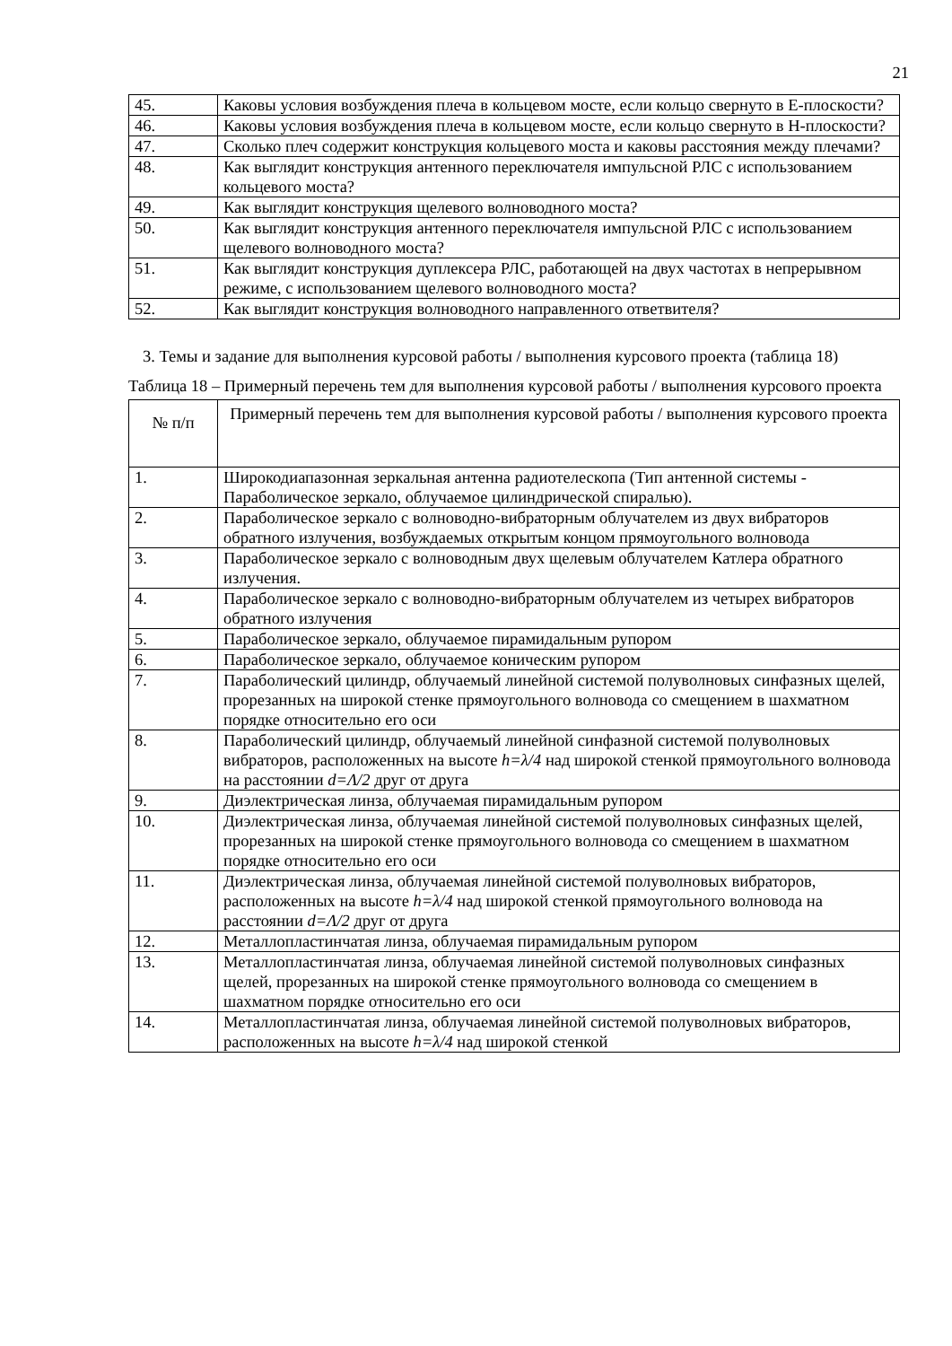21
| 45. | Каковы условия возбуждения плеча в кольцевом мосте, если кольцо свернуто в E-плоскости? |
| 46. | Каковы условия возбуждения плеча в кольцевом мосте, если кольцо свернуто в H-плоскости? |
| 47. | Сколько плеч содержит конструкция кольцевого моста и каковы расстояния между плечами? |
| 48. | Как выглядит конструкция антенного переключателя импульсной РЛС с использованием кольцевого моста? |
| 49. | Как выглядит конструкция щелевого волноводного моста? |
| 50. | Как выглядит конструкция антенного переключателя импульсной РЛС с использованием щелевого волноводного моста? |
| 51. | Как выглядит конструкция дуплексера РЛС, работающей на двух частотах в непрерывном режиме, с использованием щелевого волноводного моста? |
| 52. | Как выглядит конструкция волноводного направленного ответвителя? |
3. Темы и задание для выполнения курсовой работы / выполнения курсового проекта (таблица 18)
Таблица 18 – Примерный перечень тем для выполнения курсовой работы / выполнения курсового проекта
| № п/п | Примерный перечень тем для выполнения курсовой работы / выполнения курсового проекта |
| 1. | Широкодиапазонная зеркальная антенна радиотелескопа (Тип антенной системы - Параболическое зеркало, облучаемое цилиндрической спиралью). |
| 2. | Параболическое зеркало с волноводно-вибраторным облучателем из двух вибраторов обратного излучения, возбуждаемых открытым концом прямоугольного волновода |
| 3. | Параболическое зеркало с волноводным двух щелевым облучателем Катлера обратного излучения. |
| 4. | Параболическое зеркало с волноводно-вибраторным облучателем из четырех вибраторов обратного излучения |
| 5. | Параболическое зеркало, облучаемое пирамидальным рупором |
| 6. | Параболическое зеркало, облучаемое коническим рупором |
| 7. | Параболический цилиндр, облучаемый линейной системой полуволновых синфазных щелей, прорезанных на широкой стенке прямоугольного волновода со смещением в шахматном порядке относительно его оси |
| 8. | Параболический цилиндр, облучаемый линейной синфазной системой полуволновых вибраторов, расположенных на высоте h=λ/4 над широкой стенкой прямоугольного волновода на расстоянии d=Λ/2 друг от друга |
| 9. | Диэлектрическая линза, облучаемая пирамидальным рупором |
| 10. | Диэлектрическая линза, облучаемая линейной системой полуволновых синфазных щелей, прорезанных на широкой стенке прямоугольного волновода со смещением в шахматном порядке относительно его оси |
| 11. | Диэлектрическая линза, облучаемая линейной системой полуволновых вибраторов, расположенных на высоте h=λ/4 над широкой стенкой прямоугольного волновода на расстоянии d=Λ/2 друг от друга |
| 12. | Металлопластинчатая линза, облучаемая пирамидальным рупором |
| 13. | Металлопластинчатая линза, облучаемая линейной системой полуволновых синфазных щелей, прорезанных на широкой стенке прямоугольного волновода со смещением в шахматном порядке относительно его оси |
| 14. | Металлопластинчатая линза, облучаемая линейной системой полуволновых вибраторов, расположенных на высоте h=λ/4 над широкой стенкой |